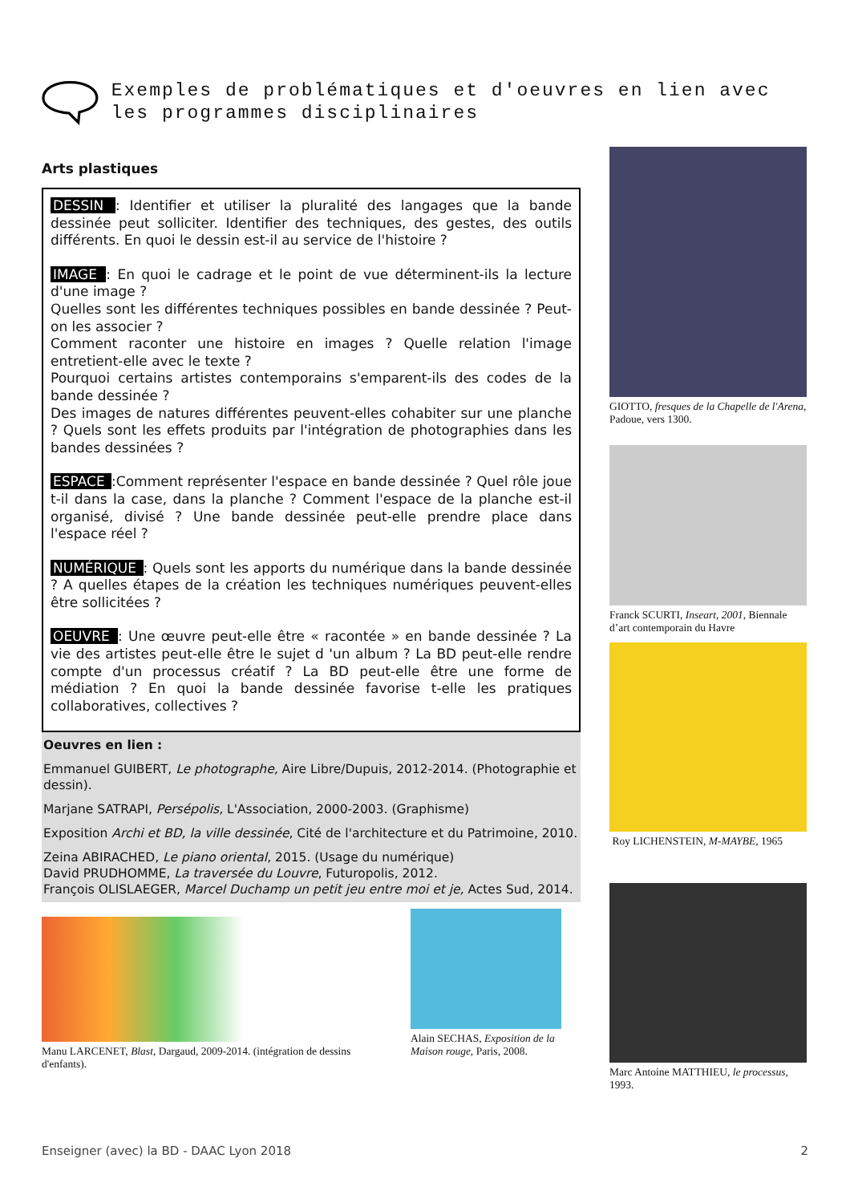Exemples de problématiques et d'oeuvres en lien avec les programmes disciplinaires
Arts plastiques
DESSIN : Identifier et utiliser la pluralité des langages que la bande dessinée peut solliciter. Identifier des techniques, des gestes, des outils différents. En quoi le dessin est-il au service de l'histoire ?
IMAGE : En quoi le cadrage et le point de vue déterminent-ils la lecture d'une image ?
Quelles sont les différentes techniques possibles en bande dessinée ? Peut-on les associer ?
Comment raconter une histoire en images ? Quelle relation l'image entretient-elle avec le texte ?
Pourquoi certains artistes contemporains s'emparent-ils des codes de la bande dessinée ?
Des images de natures différentes peuvent-elles cohabiter sur une planche ? Quels sont les effets produits par l'intégration de photographies dans les bandes dessinées ?
ESPACE :Comment représenter l'espace en bande dessinée ? Quel rôle joue t-il dans la case, dans la planche ? Comment l'espace de la planche est-il organisé, divisé ? Une bande dessinée peut-elle prendre place dans l'espace réel ?
NUMÉRIQUE : Quels sont les apports du numérique dans la bande dessinée ? A quelles étapes de la création les techniques numériques peuvent-elles être sollicitées ?
OEUVRE : Une œuvre peut-elle être « racontée » en bande dessinée ? La vie des artistes peut-elle être le sujet d 'un album ? La BD peut-elle rendre compte d'un processus créatif ? La BD peut-elle être une forme de médiation ? En quoi la bande dessinée favorise t-elle les pratiques collaboratives, collectives ?
Oeuvres en lien :
Emmanuel GUIBERT, Le photographe, Aire Libre/Dupuis, 2012-2014. (Photographie et dessin).
Marjane SATRAPI, Persépolis, L'Association, 2000-2003. (Graphisme)
Exposition Archi et BD, la ville dessinée, Cité de l'architecture et du Patrimoine, 2010.
Zeina ABIRACHED, Le piano oriental, 2015. (Usage du numérique)
David PRUDHOMME, La traversée du Louvre, Futuropolis, 2012.
François OLISLAEGER, Marcel Duchamp un petit jeu entre moi et je, Actes Sud, 2014.
Manu LARCENET, Blast, Dargaud, 2009-2014. (intégration de dessins d'enfants).
Alain SECHAS, Exposition de la Maison rouge, Paris, 2008.
GIOTTO, fresques de la Chapelle de l'Arena, Padoue, vers 1300.
Franck SCURTI, Inseart, 2001, Biennale d’art contemporain du Havre
Roy LICHENSTEIN, M-MAYBE, 1965
Marc Antoine MATTHIEU, le processus, 1993.
Enseigner (avec) la BD - DAAC Lyon 2018 2